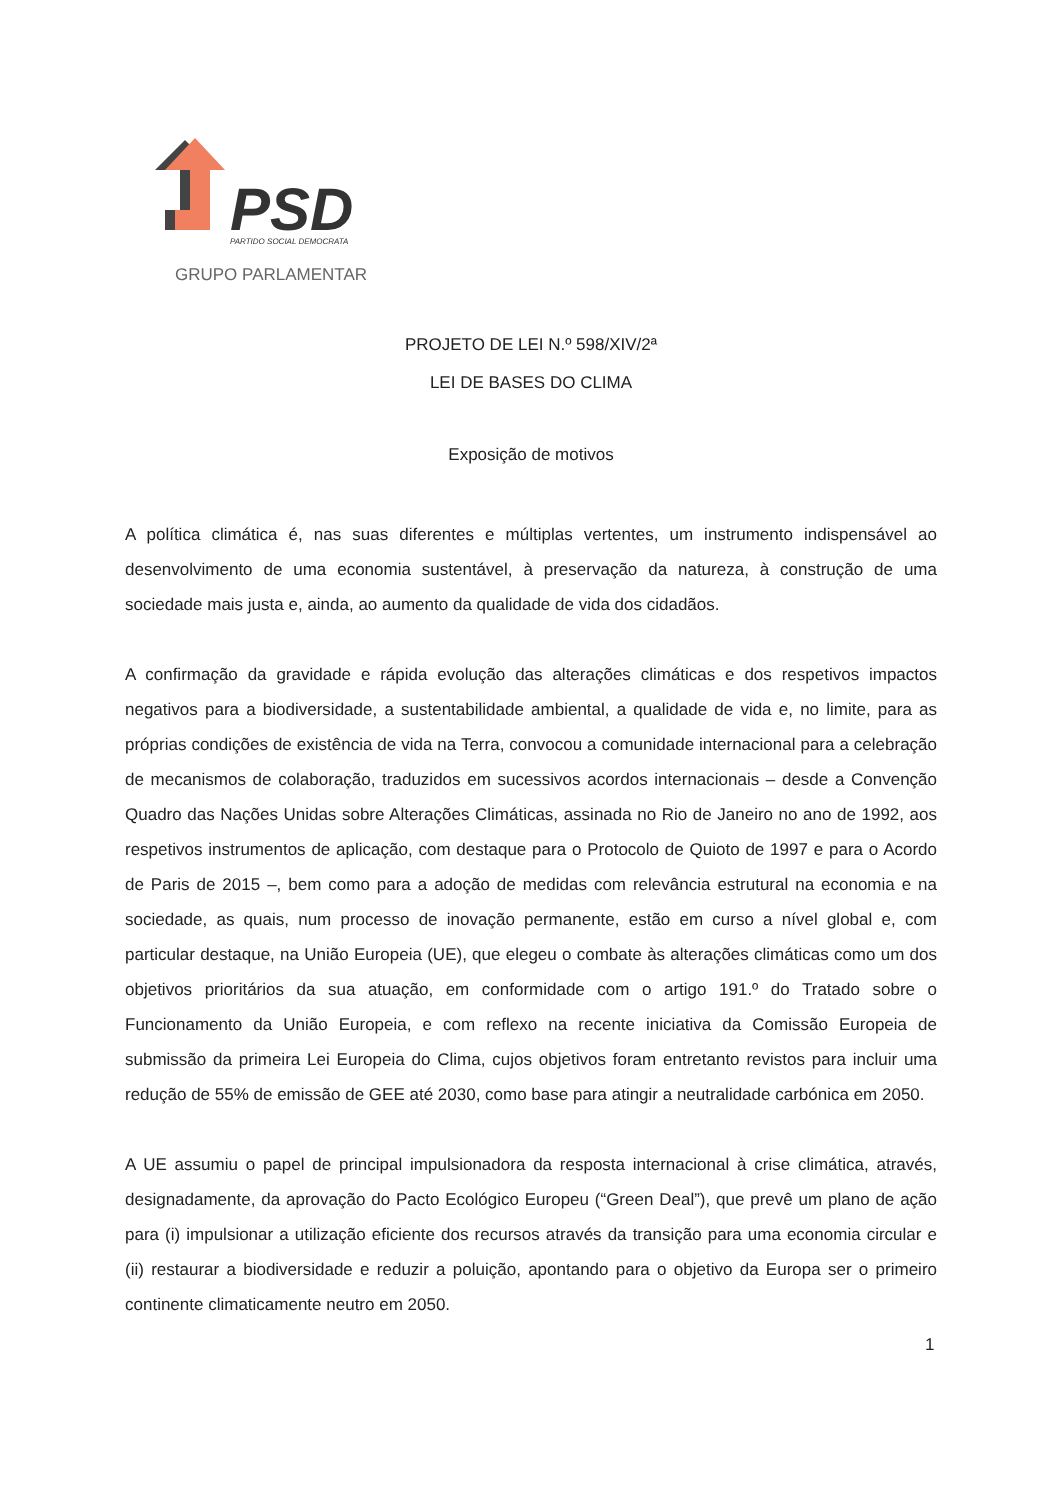PSD
PARTIDO SOCIAL DEMOCRATA
GRUPO PARLAMENTAR
PROJETO DE LEI N.º 598/XIV/2ª
LEI DE BASES DO CLIMA
Exposição de motivos
A política climática é, nas suas diferentes e múltiplas vertentes, um instrumento indispensável ao desenvolvimento de uma economia sustentável, à preservação da natureza, à construção de uma sociedade mais justa e, ainda, ao aumento da qualidade de vida dos cidadãos.
A confirmação da gravidade e rápida evolução das alterações climáticas e dos respetivos impactos negativos para a biodiversidade, a sustentabilidade ambiental, a qualidade de vida e, no limite, para as próprias condições de existência de vida na Terra, convocou a comunidade internacional para a celebração de mecanismos de colaboração, traduzidos em sucessivos acordos internacionais – desde a Convenção Quadro das Nações Unidas sobre Alterações Climáticas, assinada no Rio de Janeiro no ano de 1992, aos respetivos instrumentos de aplicação, com destaque para o Protocolo de Quioto de 1997 e para o Acordo de Paris de 2015 –, bem como para a adoção de medidas com relevância estrutural na economia e na sociedade, as quais, num processo de inovação permanente, estão em curso a nível global e, com particular destaque, na União Europeia (UE), que elegeu o combate às alterações climáticas como um dos objetivos prioritários da sua atuação, em conformidade com o artigo 191.º do Tratado sobre o Funcionamento da União Europeia, e com reflexo na recente iniciativa da Comissão Europeia de submissão da primeira Lei Europeia do Clima, cujos objetivos foram entretanto revistos para incluir uma redução de 55% de emissão de GEE até 2030, como base para atingir a neutralidade carbónica em 2050.
A UE assumiu o papel de principal impulsionadora da resposta internacional à crise climática, através, designadamente, da aprovação do Pacto Ecológico Europeu (“Green Deal”), que prevê um plano de ação para (i) impulsionar a utilização eficiente dos recursos através da transição para uma economia circular e (ii) restaurar a biodiversidade e reduzir a poluição, apontando para o objetivo da Europa ser o primeiro continente climaticamente neutro em 2050.
1